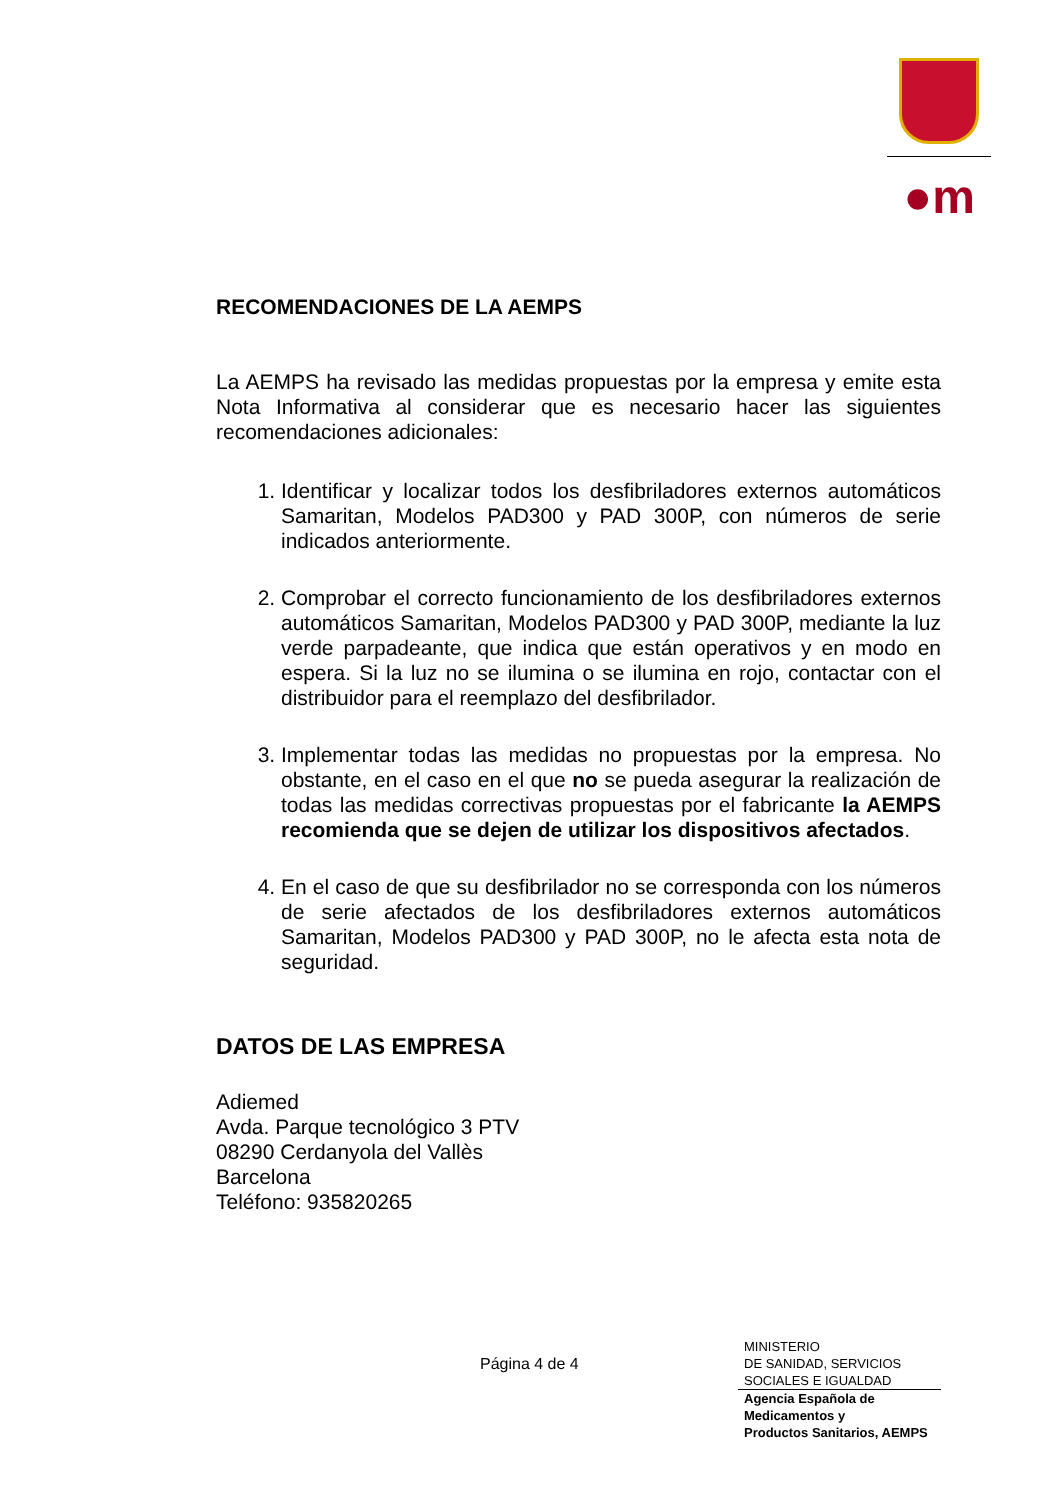●m
RECOMENDACIONES DE LA AEMPS
La AEMPS ha revisado las medidas propuestas por la empresa y emite esta Nota Informativa al considerar que es necesario hacer las siguientes recomendaciones adicionales:
1. Identificar y localizar todos los desfibriladores externos automáticos Samaritan, Modelos PAD300 y PAD 300P, con números de serie indicados anteriormente.
2. Comprobar el correcto funcionamiento de los desfibriladores externos automáticos Samaritan, Modelos PAD300 y PAD 300P, mediante la luz verde parpadeante, que indica que están operativos y en modo en espera. Si la luz no se ilumina o se ilumina en rojo, contactar con el distribuidor para el reemplazo del desfibrilador.
3. Implementar todas las medidas no propuestas por la empresa. No obstante, en el caso en el que no se pueda asegurar la realización de todas las medidas correctivas propuestas por el fabricante la AEMPS recomienda que se dejen de utilizar los dispositivos afectados.
4. En el caso de que su desfibrilador no se corresponda con los números de serie afectados de los desfibriladores externos automáticos Samaritan, Modelos PAD300 y PAD 300P, no le afecta esta nota de seguridad.
DATOS DE LAS EMPRESA
Adiemed
Avda. Parque tecnológico 3 PTV
08290 Cerdanyola del Vallès
Barcelona
Teléfono: 935820265
Página 4 de 4
MINISTERIO
DE SANIDAD, SERVICIOS
SOCIALES E IGUALDAD
Agencia Española de
Medicamentos y
Productos Sanitarios, AEMPS